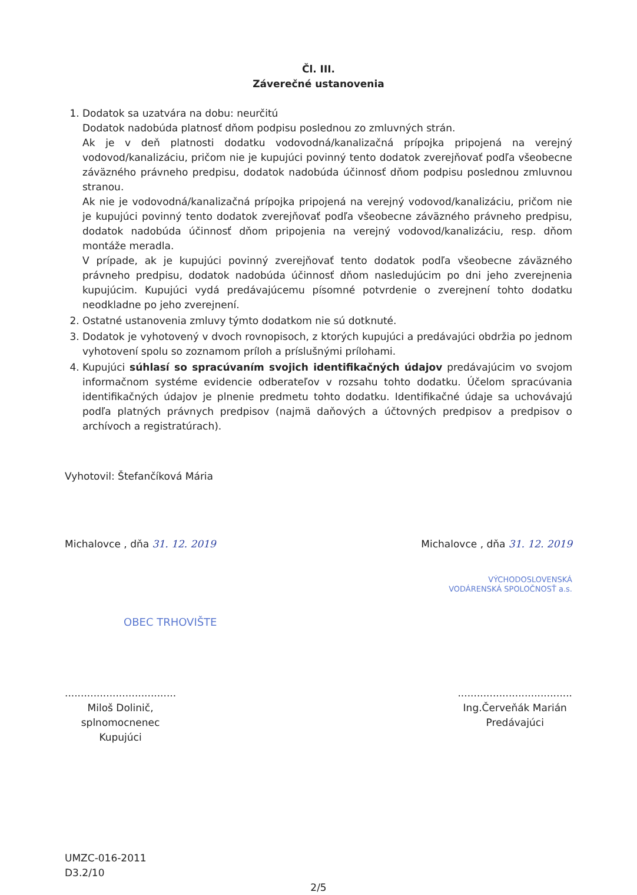Čl. III.
Záverečné ustanovenia
1. Dodatok sa uzatvára na dobu: neurčitú
Dodatok nadobúda platnosť dňom podpisu poslednou zo zmluvných strán.
Ak je v deň platnosti dodatku vodovodná/kanalizačná prípojka pripojená na verejný vodovod/kanalizáciu, pričom nie je kupujúci povinný tento dodatok zverejňovať podľa všeobecne záväzného právneho predpisu, dodatok nadobúda účinnosť dňom podpisu poslednou zmluvnou stranou.
Ak nie je vodovodná/kanalizačná prípojka pripojená na verejný vodovod/kanalizáciu, pričom nie je kupujúci povinný tento dodatok zverejňovať podľa všeobecne záväzného právneho predpisu, dodatok nadobúda účinnosť dňom pripojenia na verejný vodovod/kanalizáciu, resp. dňom montáže meradla.
V prípade, ak je kupujúci povinný zverejňovať tento dodatok podľa všeobecne záväzného právneho predpisu, dodatok nadobúda účinnosť dňom nasledujúcim po dni jeho zverejnenia kupujúcim. Kupujúci vydá predávajúcemu písomné potvrdenie o zverejnení tohto dodatku neodkladne po jeho zverejnení.
2. Ostatné ustanovenia zmluvy týmto dodatkom nie sú dotknuté.
3. Dodatok je vyhotovený v dvoch rovnopisoch, z ktorých kupujúci a predávajúci obdržia po jednom vyhotovení spolu so zoznamom príloh a príslušnými prílohami.
4. Kupujúci súhlasí so spracúvaním svojich identifikačných údajov predávajúcim vo svojom informačnom systéme evidencie odberateľov v rozsahu tohto dodatku. Účelom spracúvania identifikačných údajov je plnenie predmetu tohto dodatku. Identifikačné údaje sa uchovávajú podľa platných právnych predpisov (najmä daňových a účtovných predpisov a predpisov o archívoch a registratúrach).
Vyhotovil: Štefančíková Mária
Michalovce , dňa 31. 12. 2019 Michalovce , dňa 31. 12. 2019
VÝCHODOSLOVENSKÁ
VODÁRENSKÁ SPOLOČNOSŤ a.s.
OBEC TRHOVIŠTE
...................................
Miloš Dolinič,
splnomocnenec
Kupujúci
....................................
Ing.Červeňák Marián
Predávajúci
UMZC-016-2011
D3.2/10
2/5